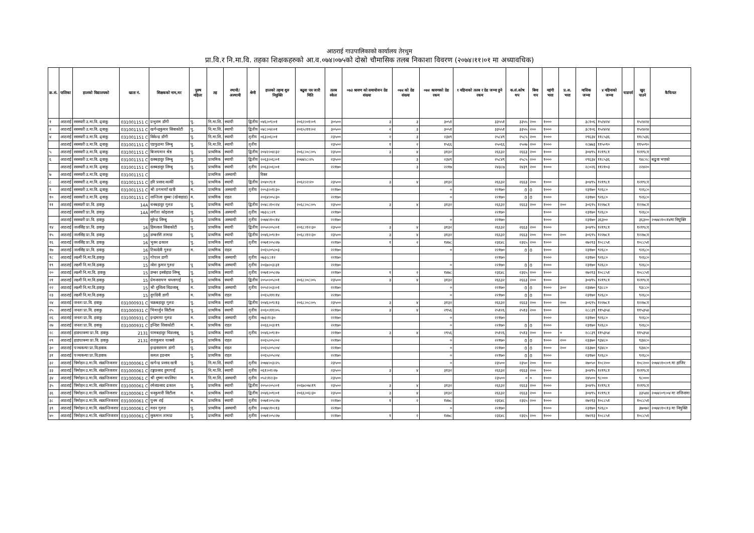आठराई गाउपालिकाको कार्यालय तेरथुम
प्रा.वि.र नि.मा.वि. तहका शिक्षकहरुको आ.व.०७४।०७५को दोस्रो चौमासिक तलब निकाशा विवरण (२०७४।११।०१ मा अध्यावधिक)
| क्र.सं. | पालिका | हालको विद्यालयको | खाता नं. | शिक्षकको नाम,थर | पुरुष महिला | तह | स्थायी/ अस्थायी | श्रेणी | हालको तहमा शुरु नियुक्ति | बढुवा पत्र जारी मिति | तलब स्केल | ०७३ श्रावण को समायोजन ग्रेड संख्या | ०७४ को ग्रेड संख्या | ०७४ श्रावणको ग्रेड रकम | १ महिनाको तलब र ग्रेड जम्मा हुने रकम | क.सं.कोष थप | बिमा थप | महंगी भत्ता | प्र.अ. भत्ता | मासिक जम्मा | ४ महिनाको जम्मा | चाडपर्व | खुद पाउने | कैफियत |
| --- | --- | --- | --- | --- | --- | --- | --- | --- | --- | --- | --- | --- | --- | --- | --- | --- | --- | --- | --- | --- | --- | --- | --- | --- |
| १ | आठराई | सरस्वती उ.मा.वि. ढ्वाकू | 031001151 C | प्रभुराम डाँगी | पु. | नि.मा.शि. | स्थायी | द्वितीय | ०४६।०९।०१ | २०६२।०१।०९ | ३०५०० | ३ | ३ | ३०५१ | ३३५५१ | ३३५५ | २०० | १००० | | ३८१०६ | १५२४२४ | | १५२४२४ | |
| २ | आठराई | सरस्वती उ.मा.वि. ढ्वाकू | 031001151 C | खगेन्द्रकुमार सिवाकोटी | पु. | नि.मा.शि. | स्थायी | द्वितीय | ०४८।०४।०१ | २०६५।११।०२ | ३०५०० | २ | ३ | ३०५१ | ३३५५१ | ३३५५ | २०० | १००० | | ३८१०६ | १५२४२४ | | १५२४२४ | |
| ४ | आठराई | सरस्वती उ.मा.वि. ढ्वाकू | 031001151 C | विकेन्द्र डाँगी | पु. | नि.मा.शि. | स्थायी | तृतीय | ०६३।०६।०१ | | २३५०० | २ | ३ | २३४९ | २५८४९ | २५८५ | २०० | १००० | | २९६३४ | ११८५३६ | | ११८५३६ | |
| | आठराई | सरस्वती उ.मा.वि. ढ्वाकू | 031001151 C | एङफुङमा लिम्बु | पु. | नि.मा.शि. | स्थायी | तृतीय | | | २३५०० | १ | २ | १५६६ | २५०६६ | २५०७ | २०० | १००० | | २८७७३ | ११५०९० | | ११५०९० | |
| ५ | आठराई | सरस्वती उ.मा.वि. ढ्वाकू | 031001151 C | बिजयमान श्रेष्ठ | पु. | प्राथमिक | स्थायी | द्वितीय | २०४२।०४।३२ | २०६८।०८।०५ | २३५०० | ३ | ४ | ३१३२ | २६६३२ | २६६३ | २०० | १००० | | ३०४९५ | १२१९८१ | | १२१९८१ | |
| ६ | आठराई | सरस्वती उ.मा.वि. ढ्वाकू | 031001151 C | दलबहादुर लिम्बु | पु. | प्राथमिक | स्थायी | द्वितीय | २०६३।०६।०१ | २०७४।८।२५ | २३५०० | | ३ | २३४९ | २५८४९ | २५८५ | २०० | १००० | | २९६३४ | ११८५३६ | | ९४८२८ | बढुवा भएको |
| | आठराई | सरस्वती उ.मा.वि. ढ्वाकू | 031001151 C | दलबहादुर लिम्बु | पु. | प्राथमिक | स्थायी | तृतीय | २०६३।०६।०१ | | २२१७० | | ३ | २२१७ | २४३८७ | २४३९ | २०० | १००० | | २८०२६ | ११२१०३ | | २२४२० | |
| ७ | आठराई | सरस्वती उ.मा.वि. ढ्वाकू | 031001151 C | | | प्राथमिक | अस्थायी | | रिक्त | | | | | | | | | | | | | | | |
| ८ | आठराई | सरस्वती उ.मा.वि. ढ्वाकू | 031001151 C | हरि प्रसाद कार्की | पु. | प्राथमिक | स्थायी | द्वितीय | २०४०।९।१ | २०६२।२।२० | २३५०० | ३ | ४ | ३१३२ | २६६३२ | २६६३ | २०० | १००० | | ३०४९५ | १२१९८१ | | १२१९८१ | |
| ९ | आठराई | सरस्वती उ.मा.वि. ढ्वाकू | 031001151 C | श्री ठगमायाँ खत्री | म. | प्राथमिक | अस्थायी | तृतीय | २०५३।०१।३० | | २२१७० | | | ० | २२१७० | 0 | 0 | १००० | | २३१७० | ९२६८० | | ९२६८० | |
| १० | आठराई | सरस्वती उ.मा.वि. ढ्वाकू | 031001151 C | शान्तिला सुब्बा (खेवाहाङ) | म. | प्राथमिक | राहत | | २०६४।०५।३० | | २२१७० | | | ० | २२१७० | 0 | 0 | १००० | | २३१७० | ९२६८० | | ९२६८० | |
| ११ | आठराई | सरस्वती प्रा.वि. हवाकु | 14A | धनबहादुर गुरुङ | पु. | प्राथमिक | स्थायी | द्वितीय | २०४८।१०।२४ | २०६८।०८।०५ | २३५०० | ३ | ४ | ३१३२ | २६६३२ | २६६३ | २०० | १००० | २०० | ३०६९५ | १२२७८१ | | १२२७८१ | |
| | आठराई | सरस्वती प्रा.वि. हवाकु | 14A | संगीता कोइराला | पु. | प्राथमिक | अस्थायी | तृतीय | ०७३।८।२९ | | २२१७० | | | | २२१७० | | | १००० | | २३१७० | ९२६८० | | ९२६८० | |
| | आठराई | सरस्वती प्रा.वि. हवाकु | | सुरेन्द्र लिम्बु | पु. | प्राथमिक | अस्थायी | तृतीय | २०७४।१०।१४ | | २२१७० | | | ० | २२१७० | | | १००० | | २३१७० | ३६३०० | | ३६३०० | २०७४।१०।१४मा नियुक्ति |
| १४ | आठराई | जलसिंह प्रा.वि. हवाकु | 16 | हिमलाल सिवाकोटी | पु. | प्राथमिक | स्थायी | द्वितीय | २०५०।०५।०१ | २०६८।१२।३० | २३५०० | ३ | ४ | ३१३२ | २६६३२ | २६६३ | २०० | १००० | | ३०४९५ | १२१९८१ | | १२१९८१ | |
| १५ | आठराई | जलसिंह प्रा.वि. हवाकु | 16 | डम्बरसिं तामाङ | पु. | प्राथमिक | स्थायी | द्वितीय | २०४६।०९।१० | २०६८।१२।३० | २३५०० | ३ | ४ | ३१३२ | २६६३२ | २६६३ | २०० | १००० | २०० | ३०६९५ | १२२७८१ | | १२२७८१ | |
| १६ | आठराई | जलसिंह प्रा.वि. हवाकू | 16 | भुवन ढकाल | पु. | प्राथमिक | स्थायी | तृतीय | २०७१।०५।२७ | | २२१७० | १ | २ | १४७८ | २३६४८ | २३६५ | २०० | १००० | | २७२१३ | १०८८५१ | | १०८८५१ | |
| १७ | आठराई | जलसिंह प्रा.वि. हवाकू | 16 | टिकादेवी गुरुङ | म. | प्राथमिक | राहत | | २०६५।०५।०३ | | २२१७० | | | ० | २२१७० | 0 | 0 | १००० | | २३१७० | ९२६८० | | ९२६८० | |
| १८ | आठराई | लक्ष्मी नि.मा.वि.हवाकु | 15 | गोपाल डागी | | प्राथमिक | अस्थायी | तृतीय | ०७३।८।१२ | | २२१७० | | | | २२१७० | | | १००० | | २३१७० | ९२६८० | | ९२६८० | |
| १९ | आठराई | लक्ष्मी नि.मा.वि.हवाकु | 15 | नरेश कुमार गुरुङ | पु | प्राथमिक | अस्थायी | तृतीय | २०६७।०३।३१ | | २२१७० | | | ० | २२१७० | 0 | 0 | १००० | | २३१७० | ९२६८० | | ९२६८० | |
| २० | आठराई | लक्ष्मी नि.मा.वि. हवाकू | 15 | डम्बर इस्वोहाङ लिम्बू | पु. | प्राथमिक | स्थायी | तृतीय | २०७१।०५।२७ | | २२१७० | १ | २ | १४७८ | २३६४८ | २३६५ | २०० | १००० | | २७२१३ | १०८८५१ | | १०८८५१ | |
| २१ | आठराई | लक्ष्मी नि.मा.वि.हवाकु | 15 | प्रेमनारायण चम्लागाई | पु. | प्राथमिक | स्थायी | द्वितीय | २०५०।०५।०१ | २०६८।०८।०५ | २३५०० | ३ | ४ | ३१३२ | २६६३२ | २६६३ | २०० | १००० | | ३०४९५ | १२१९८१ | | १२१९८१ | |
| २२ | आठराई | लक्ष्मी नि.मा.वि.हवाकु | 15 | श्री शुशिला थिङलाबू | म. | प्राथमिक | अस्थायी | तृतीय | २०५२।०३।०१ | | २२१७० | | | ० | २२१७० | 0 | 0 | १००० | ३०० | २३४७० | ९३८८० | | ९३८८० | |
| २३ | आठराई | लक्ष्मी नि.मा.वि.हवाकु | 15 | दुर्गादेवी डागी | म. | प्राथमिक | राहत | | २०६५।११।१४ | | २२१७० | | | ० | २२१७० | 0 | 0 | १००० | | २३१७० | ९२६८० | | ९२६८० | |
| २४ | आठराई | जनता प्रा.वि. हवाकु | 031000931 C | चक्रबहादुर गुरुङ | पु. | प्राथमिक | स्थायी | द्वितीय | २०४६।०९।१३ | २०६८।०८।०५ | २३५०० | ३ | ४ | ३१३२ | २६६३२ | २६६३ | २०० | १००० | २०० | ३०६९५ | १२२७८१ | | १२२७८१ | |
| २५ | आठराई | जनता प्रा.वि. हवाकु | 031000931 C | भिमार्जुन सिटौला | पु. | प्राथमिक | स्थायी | तृतीय | २०६०।११।०५ | | २२१७० | ३ | ४ | २९५६ | २५१२६ | २५१३ | २०० | १००० | | २८८३९ | ११५३५४ | | ११५३५४ | |
| २६ | आठराई | जनता प्रा.वि. हवाकू | 031000931 C | इन्द्रमाया गुरुङ | म. | प्राथमिक | अस्थायी | तृतीय | ०७३।१।३० | | २२१७० | | | ० | २२१७० | | | १००० | | २३१७० | ९२६८० | | ९२६८० | |
| २७ | आठराई | जनता प्रा.वि. हवाकू | 031000931 C | इन्दिरा शिवाकोटी | म. | प्राथमिक | राहत | | २०६६।०३।१९ | | २२१७० | | | ० | २२१७० | 0 | 0 | १००० | | २३१७० | ९२६८० | | ९२६८० | |
| २८ | आठराई | हाङ्याक्मा प्रा.वि. हवाकु | 2131 | यामबहादुर थिङलाबू | पु. | प्राथमिक | स्थायी | तृतीय | २०४६।०९।१० | | २२१७० | ३ | ४ | २९५६ | २५१२६ | २५१३ | २०० | १००० | ० | २८८३९ | ११५३५४ | | ११५३५४ | |
| २९ | आठराई | हाङ्याक्मा प्रा.वि. हवाकु | 2131 | राजकुमार याक्सो | पु. | प्राथमिक | राहत | | २०६५।०५।०२ | | २२१७० | | | ० | २२१७० | 0 | 0 | १००० | २०० | २३३७० | ९३४८० | | ९३४८० | |
| ३० | आठराई | पञ्चकन्या प्रा.वि.हवाक | | इन्द्रनारायण डांगी | पु. | प्राथमिक | राहत | | २०६५।०५।०४ | | २२१७० | | | ० | २२१७० | 0 | 0 | १००० | २०० | २३३७० | ९३४८० | | ९३४८० | |
| ३१ | आठराई | पञ्चकन्या प्रा.वि.हवाक | | कमल इङनाम | पु. | प्राथमिक | राहत | | २०६५।०५।०४ | | २२१७० | | | ० | २२१७० | 0 | 0 | १००० | | २३१७० | ९२६८० | | ९२६८० | |
| ३२ | आठराई | त्रिमोहन उ.मा.वि. संक्रन्तिवजार | 031000061 C | खगेन्द्र प्रसाद खत्री | पु. | नि.मा.शि. | स्थायी | तृतीय | २०७४।०३।२५ | | २३५०० | | | ० | २३५०० | २३५० | २०० | १००० | | २७०५० | १०८२०० | | १०८२०० | २०७४।१०।०९ मा हाजिर |
| ३३ | आठराई | त्रिमोहन उ.मा.वि. संक्रन्तिवजार | 031000061 C | टङ्कप्रसाद हुमागाईं | पु. | नि.मा.शि. | स्थायी | तृतीय | ०६१।०१।२७ | | २३५०० | ३ | ४ | ३१३२ | २६६३२ | २६६३ | २०० | १००० | | ३०४९५ | १२१९८१ | | १२१९८१ | |
| ३४ | आठराई | त्रिमोहन उ.मा.वि. संक्रन्तिवजार | 031000061 C | श्री शुष्मा थपलिया | म. | नि.मा.शि. | अस्थायी | तृतीय | ०५२।१२।३० | | २३५०० | | | | २३५०० | ० | ० | १००० | | २४५०० | ९८००० | | ९८००० | |
| ३५ | आठराई | त्रिमोहन उ.मा.वि. संक्रन्तिवजार | 031000061 C | रमेशप्रसाद ढकाल | पु. | प्राथमिक | स्थायी | द्वितीय | २०५०।०५।०१ | २०६७।०७।१९ | २३५०० | ३ | ४ | ३१३२ | २६६३२ | २६६३ | २०० | १००० | | ३०४९५ | १२१९८१ | | १२१९८१ | |
| ३६ | आठराई | त्रिमोहन उ.मा.वि. संक्रन्तिवजार | 031000061 C | धनकुमारी सिटौला | म. | प्राथमिक | स्थायी | द्वितीय | २०४६।०९।०१ | २०६६।०६।३० | २३५०० | ३ | ४ | ३१३२ | २६६३२ | २६६३ | २०० | १००० | | ३०४९५ | १२१९८१ | | ३३५४४ | २०७४।०९।०४ मा राजिनामा |
| ३८ | आठराई | त्रिमोहन उ.मा.वि. सक्रान्तिवजार | 031000061 C | पुनम राई | म. | प्राथमिक | स्थायी | तृतीय | २०७१।०५।२७ | | २२१७० | १ | २ | १४७८ | २३६४८ | २३६५ | २०० | १००० | | २७२१३ | १०८८५१ | | १०८८५१ | |
| ३९ | आठराई | त्रिमोहन उ.मा.वि. संक्रान्तिवजार | 031000061 C | मदन गुरुङ | पु. | प्राथमिक | अस्थायी | तृतीय | २०७४।१०।१३ | | २२१७० | | | ० | २२१७० | | | १००० | | २३१७० | ९२६८० | | ३७०७२ | २०७४।१०।१३ मा नियुक्ति |
| ४० | आठराई | त्रिमोहन उ.मा.वि. संक्रान्तिवजार | 031000061 C | सुकमान तामाङ | पु. | प्राथमिक | स्थायी | तृतीय | २०७१।०५।२७ | | २२१७० | १ | २ | १४७८ | २३६४८ | २३६५ | २०० | १००० | | २७२१३ | १०८८५१ | | १०८८५१ | |